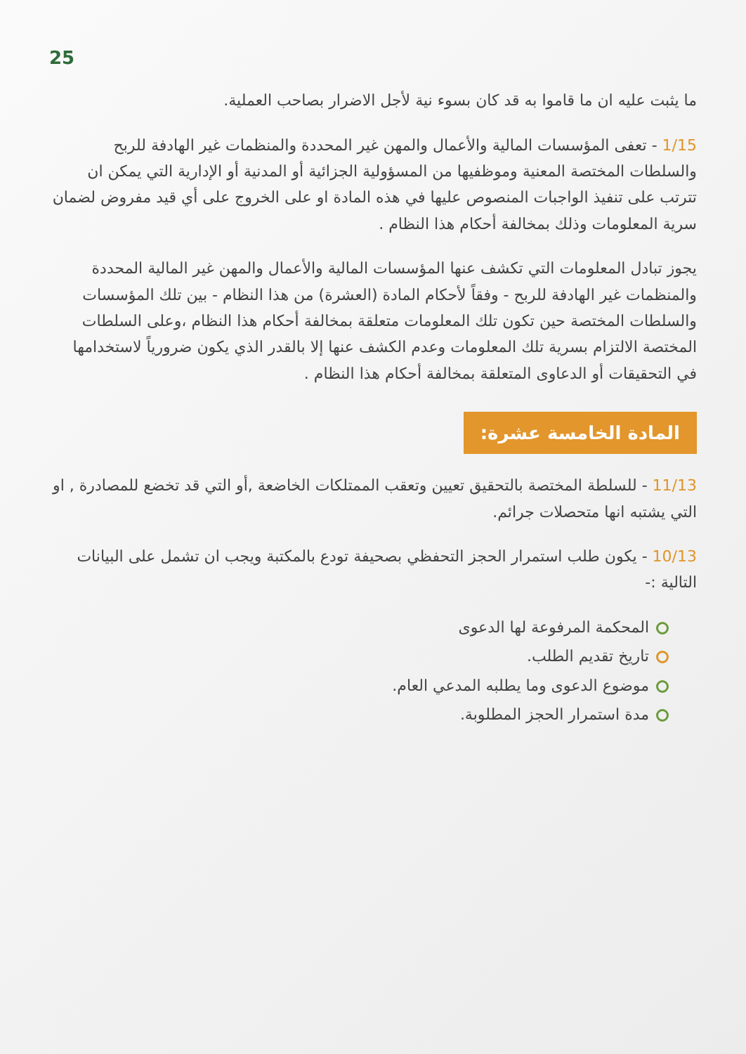25
ما يثبت عليه ان ما قاموا به قد كان بسوء نية لأجل الاضرار بصاحب العملية.
1/15 - تعفى المؤسسات المالية والأعمال والمهن غير المحددة والمنظمات غير الهادفة للربح والسلطات المختصة المعنية وموظفيها من المسؤولية الجزائية أو المدنية أو الإدارية التي يمكن ان تترتب على تنفيذ الواجبات المنصوص عليها في هذه المادة او على الخروج على أي قيد مفروض لضمان سرية المعلومات وذلك بمخالفة أحكام هذا النظام .
يجوز تبادل المعلومات التي تكشف عنها المؤسسات المالية والأعمال والمهن غير المالية المحددة والمنظمات غير الهادفة للربح - وفقاً لأحكام المادة (العشرة) من هذا النظام - بين تلك المؤسسات والسلطات المختصة حين تكون تلك المعلومات متعلقة بمخالفة أحكام هذا النظام ،وعلى السلطات المختصة الالتزام بسرية تلك المعلومات وعدم الكشف عنها إلا بالقدر الذي يكون ضرورياً لاستخدامها في التحقيقات أو الدعاوى المتعلقة بمخالفة أحكام هذا النظام .
المادة الخامسة عشرة:
11/13 - للسلطة المختصة بالتحقيق تعيين وتعقب الممتلكات الخاضعة ,أو التي قد تخضع للمصادرة , او التي يشتبه انها متحصلات جرائم.
10/13 - يكون طلب استمرار الحجز التحفظي بصحيفة تودع بالمكتبة ويجب ان تشمل على البيانات التالية :-
المحكمة المرفوعة لها الدعوى
تاريخ تقديم الطلب.
موضوع الدعوى وما يطلبه المدعي العام.
مدة استمرار الحجز المطلوبة.